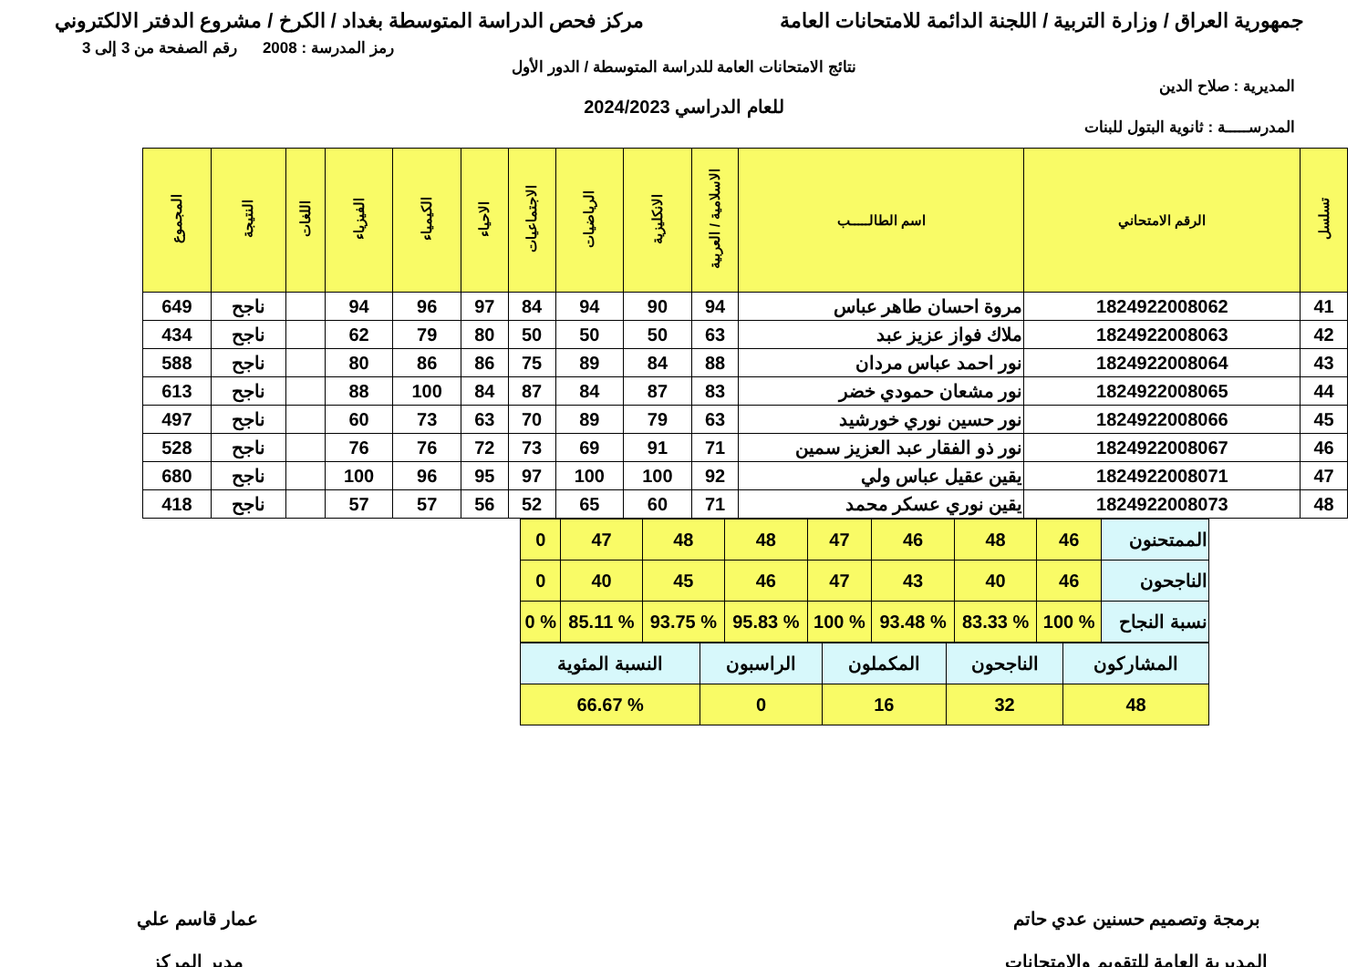جمهورية العراق / وزارة التربية / اللجنة الدائمة للامتحانات العامة
مركز فحص الدراسة المتوسطة بغداد / الكرخ / مشروع الدفتر الالكتروني
رمز المدرسة : 2008 رقم الصفحة من 3 إلى 3
نتائج الامتحانات العامة للدراسة المتوسطة / الدور الأول
المديرية : صلاح الدين
للعام الدراسي 2024/2023
المدرســـــة : ثانوية البتول للبنات
| تسلسل | الرقم الامتحاني | اسم الطالـــــب | الاسلامية / العربية | الانكليزية | الرياضيات | الاجتماعيات | الاحياء | الكيمياء | الفيزياء | اللغات | النتيجة | المجموع |
| --- | --- | --- | --- | --- | --- | --- | --- | --- | --- | --- | --- | --- |
| 41 | 1824922008062 | مروة احسان طاهر عباس | 94 | 90 | 94 | 84 | 97 | 96 | 94 | | ناجح | 649 |
| 42 | 1824922008063 | ملاك فواز عزيز عبد | 63 | 50 | 50 | 50 | 80 | 79 | 62 | | ناجح | 434 |
| 43 | 1824922008064 | نور احمد عباس مردان | 88 | 84 | 89 | 75 | 86 | 86 | 80 | | ناجح | 588 |
| 44 | 1824922008065 | نور مشعان حمودي خضر | 83 | 87 | 84 | 87 | 84 | 100 | 88 | | ناجح | 613 |
| 45 | 1824922008066 | نور حسين نوري خورشيد | 63 | 79 | 89 | 70 | 63 | 73 | 60 | | ناجح | 497 |
| 46 | 1824922008067 | نور ذو الفقار عبد العزيز سمين | 71 | 91 | 69 | 73 | 72 | 76 | 76 | | ناجح | 528 |
| 47 | 1824922008071 | يقين عقيل عباس ولي | 92 | 100 | 100 | 97 | 95 | 96 | 100 | | ناجح | 680 |
| 48 | 1824922008073 | يقين نوري عسكر محمد | 71 | 60 | 65 | 52 | 56 | 57 | 57 | | ناجح | 418 |
| الممتحنون | 46 | 48 | 46 | 47 | 48 | 48 | 47 | 0 |
| الناجحون | 46 | 40 | 43 | 47 | 46 | 45 | 40 | 0 |
| نسبة النجاح | % 100 | % 83.33 | % 93.48 | % 100 | % 95.83 | % 93.75 | % 85.11 | % 0 |
| المشاركون | الناجحون | المكملون | الراسبون | النسبة المئوية |
| 48 | 32 | 16 | 0 | % 66.67 |
برمجة وتصميم حسنين عدي حاتم
المديرية العامة للتقويم والامتحانات
عمار قاسم علي
مدير المركز